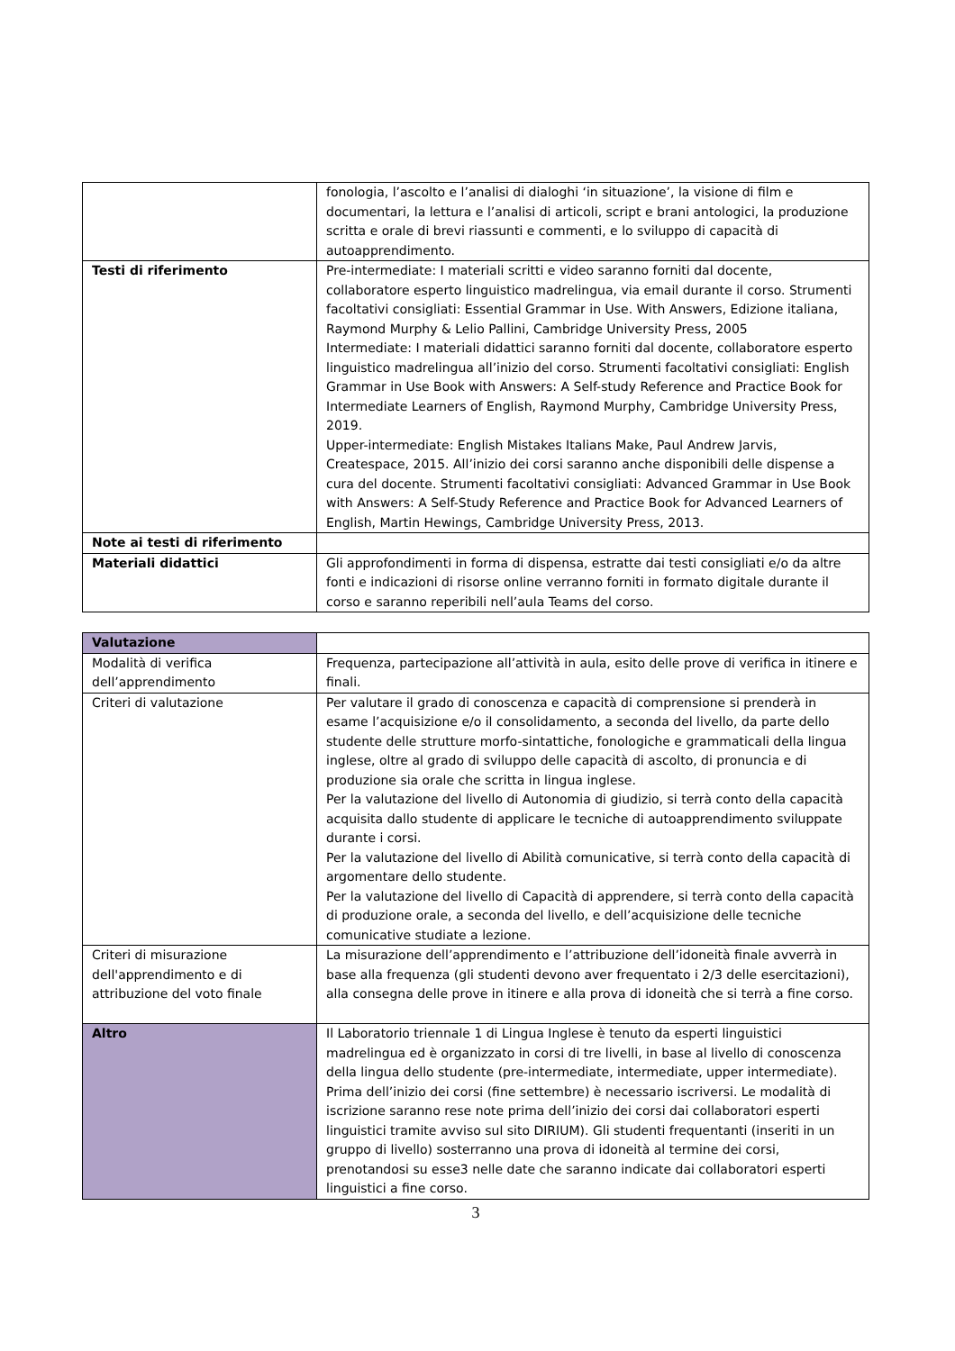| | fonologia, l’ascolto e l’analisi di dialoghi ‘in situazione’, la visione di film e documentari, la lettura e l’analisi di articoli, script e brani antologici, la produzione scritta e orale di brevi riassunti e commenti, e lo sviluppo di capacità di autoapprendimento. |
| Testi di riferimento | Pre-intermediate: I materiali scritti e video saranno forniti dal docente, collaboratore esperto linguistico madrelingua, via email durante il corso. Strumenti facoltativi consigliati: Essential Grammar in Use. With Answers, Edizione italiana, Raymond Murphy & Lelio Pallini, Cambridge University Press, 2005 Intermediate: I materiali didattici saranno forniti dal docente, collaboratore esperto linguistico madrelingua all’inizio del corso. Strumenti facoltativi consigliati: English Grammar in Use Book with Answers: A Self-study Reference and Practice Book for Intermediate Learners of English, Raymond Murphy, Cambridge University Press, 2019. Upper-intermediate: English Mistakes Italians Make, Paul Andrew Jarvis, Createspace, 2015. All’inizio dei corsi saranno anche disponibili delle dispense a cura del docente. Strumenti facoltativi consigliati: Advanced Grammar in Use Book with Answers: A Self-Study Reference and Practice Book for Advanced Learners of English, Martin Hewings, Cambridge University Press, 2013. |
| Note ai testi di riferimento | |
| Materiali didattici | Gli approfondimenti in forma di dispensa, estratte dai testi consigliati e/o da altre fonti e indicazioni di risorse online verranno forniti in formato digitale durante il corso e saranno reperibili nell’aula Teams del corso. |
| Valutazione | |
| Modalità di verifica dell’apprendimento | Frequenza, partecipazione all’attività in aula, esito delle prove di verifica in itinere e finali. |
| Criteri di valutazione | Per valutare il grado di conoscenza e capacità di comprensione si prenderà in esame l’acquisizione e/o il consolidamento, a seconda del livello, da parte dello studente delle strutture morfo-sintattiche, fonologiche e grammaticali della lingua inglese, oltre al grado di sviluppo delle capacità di ascolto, di pronuncia e di produzione sia orale che scritta in lingua inglese. Per la valutazione del livello di Autonomia di giudizio, si terrà conto della capacità acquisita dallo studente di applicare le tecniche di autoapprendimento sviluppate durante i corsi. Per la valutazione del livello di Abilità comunicative, si terrà conto della capacità di argomentare dello studente. Per la valutazione del livello di Capacità di apprendere, si terrà conto della capacità di produzione orale, a seconda del livello, e dell’acquisizione delle tecniche comunicative studiate a lezione. |
| Criteri di misurazione dell'apprendimento e di attribuzione del voto finale | La misurazione dell’apprendimento e l’attribuzione dell’idoneità finale avverrà in base alla frequenza (gli studenti devono aver frequentato i 2/3 delle esercitazioni), alla consegna delle prove in itinere e alla prova di idoneità che si terrà a fine corso. |
| Altro | Il Laboratorio triennale 1 di Lingua Inglese è tenuto da esperti linguistici madrelingua ed è organizzato in corsi di tre livelli, in base al livello di conoscenza della lingua dello studente (pre-intermediate, intermediate, upper intermediate). Prima dell’inizio dei corsi (fine settembre) è necessario iscriversi. Le modalità di iscrizione saranno rese note prima dell’inizio dei corsi dai collaboratori esperti linguistici tramite avviso sul sito DIRIUM). Gli studenti frequentanti (inseriti in un gruppo di livello) sosterranno una prova di idoneità al termine dei corsi, prenotandosi su esse3 nelle date che saranno indicate dai collaboratori esperti linguistici a fine corso. |
3